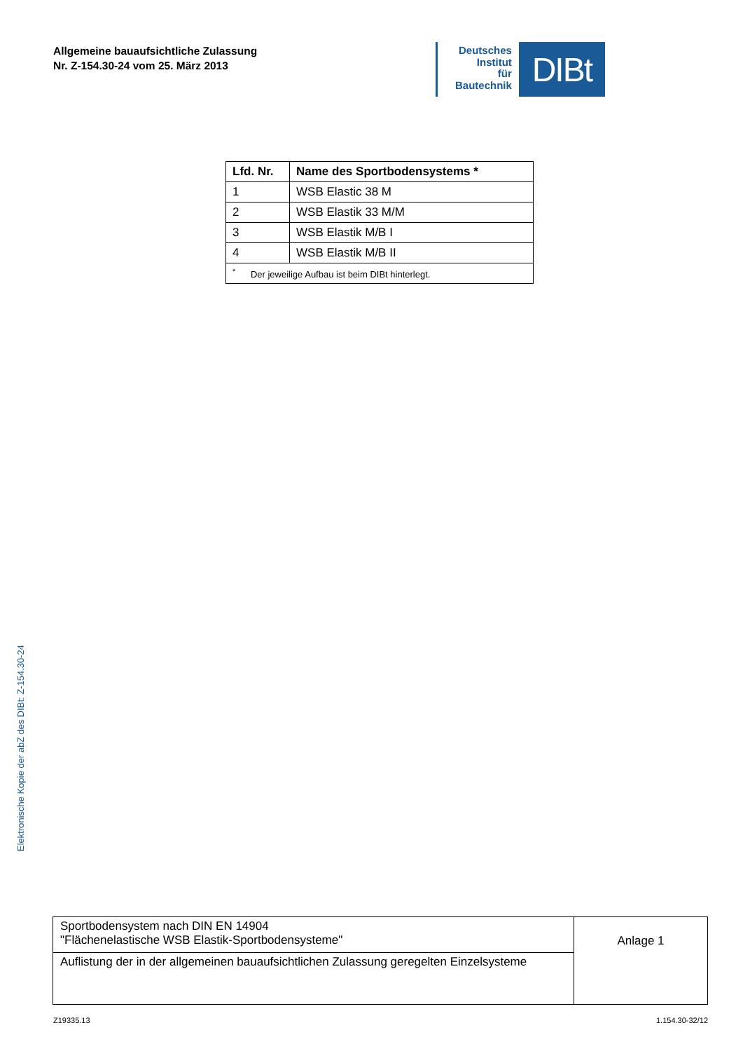Allgemeine bauaufsichtliche Zulassung
Nr. Z-154.30-24 vom 25. März 2013
Deutsches
Institut
für
Bautechnik
DIBt
| Lfd. Nr. | Name des Sportbodensystems * |
| --- | --- |
| 1 | WSB Elastic 38 M |
| 2 | WSB Elastik 33 M/M |
| 3 | WSB Elastik M/B I |
| 4 | WSB Elastik M/B II |
| <sup>*</sup> Der jeweilige Aufbau ist beim DIBt hinterlegt. | |
Elektronische Kopie der abZ des DIBt: Z-154.30-24
| Sportbodensystem nach DIN EN 14904 "Flächenelastische WSB Elastik-Sportbodensysteme" | Anlage 1 |
| Auflistung der in der allgemeinen bauaufsichtlichen Zulassung geregelten Einzelsysteme | |
Z19335.13 1.154.30-32/12